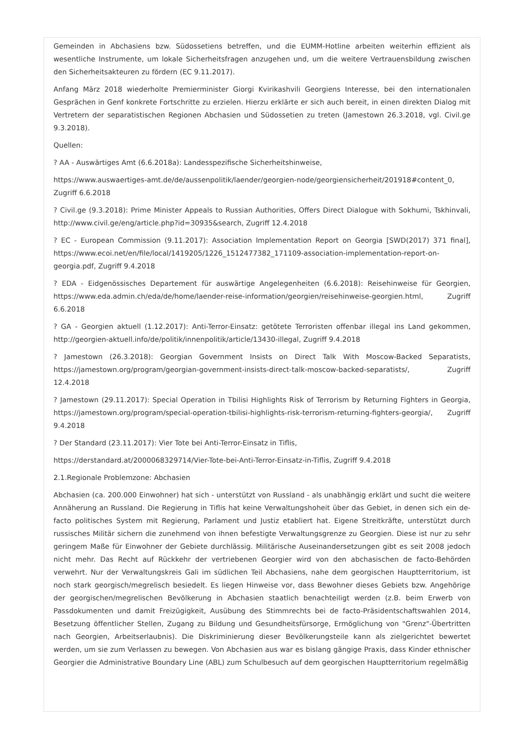Gemeinden in Abchasiens bzw. Südossetiens betreffen, und die EUMM-Hotline arbeiten weiterhin effizient als wesentliche Instrumente, um lokale Sicherheitsfragen anzugehen und, um die weitere Vertrauensbildung zwischen den Sicherheitsakteuren zu fördern (EC 9.11.2017).
Anfang März 2018 wiederholte Premierminister Giorgi Kvirikashvili Georgiens Interesse, bei den internationalen Gesprächen in Genf konkrete Fortschritte zu erzielen. Hierzu erklärte er sich auch bereit, in einen direkten Dialog mit Vertretern der separatistischen Regionen Abchasien und Südossetien zu treten (Jamestown 26.3.2018, vgl. Civil.ge 9.3.2018).
Quellen:
? AA - Auswärtiges Amt (6.6.2018a): Landesspezifische Sicherheitshinweise,
https://www.auswaertiges-amt.de/de/aussenpolitik/laender/georgien-node/georgiensicherheit/201918#content_0, Zugriff 6.6.2018
? Civil.ge (9.3.2018): Prime Minister Appeals to Russian Authorities, Offers Direct Dialogue with Sokhumi, Tskhinvali, http://www.civil.ge/eng/article.php?id=30935&search, Zugriff 12.4.2018
? EC - European Commission (9.11.2017): Association Implementation Report on Georgia [SWD(2017) 371 final], https://www.ecoi.net/en/file/local/1419205/1226_1512477382_171109-association-implementation-report-on-georgia.pdf, Zugriff 9.4.2018
? EDA - Eidgenössisches Departement für auswärtige Angelegenheiten (6.6.2018): Reisehinweise für Georgien, https://www.eda.admin.ch/eda/de/home/laender-reise-information/georgien/reisehinweise-georgien.html, Zugriff 6.6.2018
? GA - Georgien aktuell (1.12.2017): Anti-Terror-Einsatz: getötete Terroristen offenbar illegal ins Land gekommen, http://georgien-aktuell.info/de/politik/innenpolitik/article/13430-illegal, Zugriff 9.4.2018
? Jamestown (26.3.2018): Georgian Government Insists on Direct Talk With Moscow-Backed Separatists, https://jamestown.org/program/georgian-government-insists-direct-talk-moscow-backed-separatists/, Zugriff 12.4.2018
? Jamestown (29.11.2017): Special Operation in Tbilisi Highlights Risk of Terrorism by Returning Fighters in Georgia, https://jamestown.org/program/special-operation-tbilisi-highlights-risk-terrorism-returning-fighters-georgia/, Zugriff 9.4.2018
? Der Standard (23.11.2017): Vier Tote bei Anti-Terror-Einsatz in Tiflis,
https://derstandard.at/2000068329714/Vier-Tote-bei-Anti-Terror-Einsatz-in-Tiflis, Zugriff 9.4.2018
2.1.Regionale Problemzone: Abchasien
Abchasien (ca. 200.000 Einwohner) hat sich - unterstützt von Russland - als unabhängig erklärt und sucht die weitere Annäherung an Russland. Die Regierung in Tiflis hat keine Verwaltungshoheit über das Gebiet, in denen sich ein de-facto politisches System mit Regierung, Parlament und Justiz etabliert hat. Eigene Streitkräfte, unterstützt durch russisches Militär sichern die zunehmend von ihnen befestigte Verwaltungsgrenze zu Georgien. Diese ist nur zu sehr geringem Maße für Einwohner der Gebiete durchlässig. Militärische Auseinandersetzungen gibt es seit 2008 jedoch nicht mehr. Das Recht auf Rückkehr der vertriebenen Georgier wird von den abchasischen de facto-Behörden verwehrt. Nur der Verwaltungskreis Gali im südlichen Teil Abchasiens, nahe dem georgischen Hauptterritorium, ist noch stark georgisch/megrelisch besiedelt. Es liegen Hinweise vor, dass Bewohner dieses Gebiets bzw. Angehörige der georgischen/megrelischen Bevölkerung in Abchasien staatlich benachteiligt werden (z.B. beim Erwerb von Passdokumenten und damit Freizügigkeit, Ausübung des Stimmrechts bei de facto-Präsidentschaftswahlen 2014, Besetzung öffentlicher Stellen, Zugang zu Bildung und Gesundheitsfürsorge, Ermöglichung von "Grenz"-Übertritten nach Georgien, Arbeitserlaubnis). Die Diskriminierung dieser Bevölkerungsteile kann als zielgerichtet bewertet werden, um sie zum Verlassen zu bewegen. Von Abchasien aus war es bislang gängige Praxis, dass Kinder ethnischer Georgier die Administrative Boundary Line (ABL) zum Schulbesuch auf dem georgischen Hauptterritorium regelmäßig